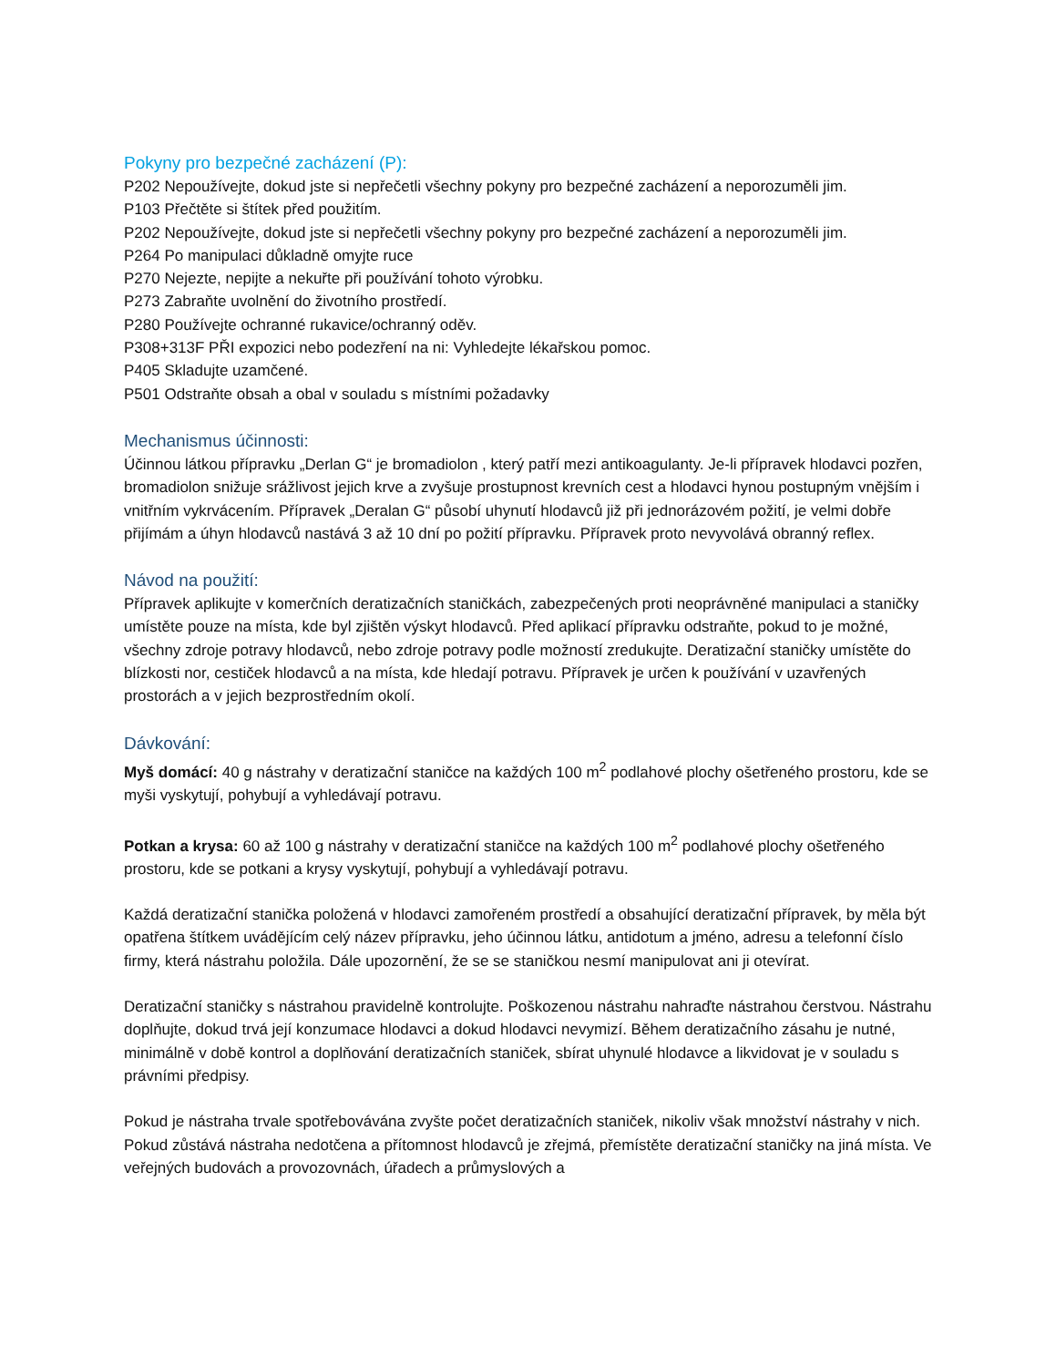Pokyny pro bezpečné zacházení (P):
P202 Nepoužívejte, dokud jste si nepřečetli všechny pokyny pro bezpečné zacházení a neporozuměli jim.
P103 Přečtěte si štítek před použitím.
P202 Nepoužívejte, dokud jste si nepřečetli všechny pokyny pro bezpečné zacházení a neporozuměli jim.
P264 Po manipulaci důkladně omyjte ruce
P270 Nejezte, nepijte a nekuřte při používání tohoto výrobku.
P273 Zabraňte uvolnění do životního prostředí.
P280 Používejte ochranné rukavice/ochranný oděv.
P308+313F PŘI expozici nebo podezření na ni: Vyhledejte lékařskou pomoc.
P405 Skladujte uzamčené.
P501 Odstraňte obsah a obal v souladu s místními požadavky
Mechanismus účinnosti:
Účinnou látkou přípravku „Derlan G“ je bromadiolon , který patří mezi antikoagulanty. Je-li přípravek hlodavci pozřen, bromadiolon snižuje srážlivost jejich krve a zvyšuje prostupnost krevních cest a hlodavci hynou postupným vnějším i vnitřním vykrvácením. Přípravek „Deralan G“ působí uhynutí hlodavců již při jednorázovém požití, je velmi dobře přijímám a úhyn hlodavců nastává 3 až 10 dní po požití přípravku. Přípravek proto nevyvolává obranný reflex.
Návod na použití:
Přípravek aplikujte v komerčních deratizačních staničkách, zabezpečených proti neoprávněné manipulaci a staničky umístěte pouze na místa, kde byl zjištěn výskyt hlodavců. Před aplikací přípravku odstraňte, pokud to je možné, všechny zdroje potravy hlodavců, nebo zdroje potravy podle možností zredukujte. Deratizační staničky umístěte do blízkosti nor, cestiček hlodavců a na místa, kde hledají potravu. Přípravek je určen k používání v uzavřených prostorách a v jejich bezprostředním okolí.
Dávkování:
Myš domácí: 40 g nástrahy v deratizační staničce na každých 100 m<sup>2</sup> podlahové plochy ošetřeného prostoru, kde se myši vyskytují, pohybují a vyhledávají potravu.
Potkan a krysa: 60 až 100 g nástrahy v deratizační staničce na každých 100 m<sup>2</sup> podlahové plochy ošetřeného prostoru, kde se potkani a krysy vyskytují, pohybují a vyhledávají potravu.
Každá deratizační stanička položená v hlodavci zamořeném prostředí a obsahující deratizační přípravek, by měla být opatřena štítkem uvádějícím celý název přípravku, jeho účinnou látku, antidotum a jméno, adresu a telefonní číslo firmy, která nástrahu položila. Dále upozornění, že se se staničkou nesmí manipulovat ani ji otevírat.
Deratizační staničky s nástrahou pravidelně kontrolujte. Poškozenou nástrahu nahraďte nástrahou čerstvou. Nástrahu doplňujte, dokud trvá její konzumace hlodavci a dokud hlodavci nevymizí. Během deratizačního zásahu je nutné, minimálně v době kontrol a doplňování deratizačních staniček, sbírat uhynulé hlodavce a likvidovat je v souladu s právními předpisy.
Pokud je nástraha trvale spotřebovávána zvyšte počet deratizačních staniček, nikoliv však množství nástrahy v nich. Pokud zůstává nástraha nedotčena a přítomnost hlodavců je zřejmá, přemístěte deratizační staničky na jiná místa. Ve veřejných budovách a provozovnách, úřadech a průmyslových a